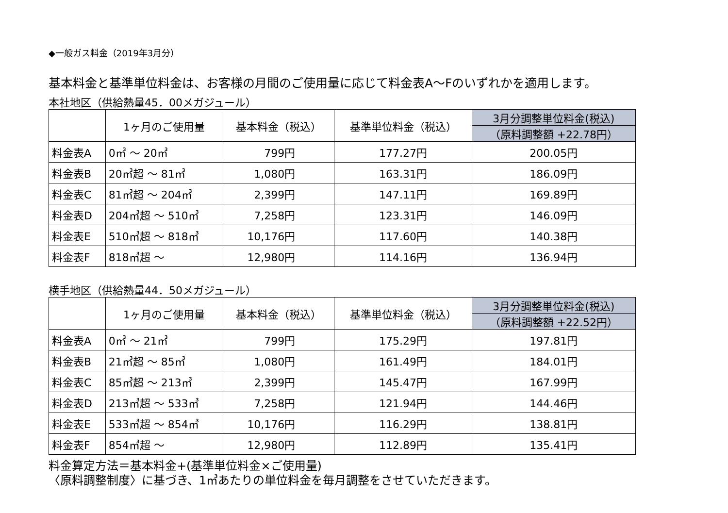◆一般ガス料金（2019年3月分）
基本料金と基準単位料金は、お客様の月間のご使用量に応じて料金表A～Fのいずれかを適用します。
本社地区（供給熱量45．00メガジュール）
| | 1ヶ月のご使用量 | 基本料金（税込） | 基準単位料金（税込） | 3月分調整単位料金(税込) |
| --- | --- | --- | --- | --- |
| | | | | （原料調整額 +22.78円） |
| 料金表A | 0㎥ ～ 20㎥ | 799円 | 177.27円 | 200.05円 |
| 料金表B | 20㎥超 ～ 81㎥ | 1,080円 | 163.31円 | 186.09円 |
| 料金表C | 81㎥超 ～ 204㎥ | 2,399円 | 147.11円 | 169.89円 |
| 料金表D | 204㎥超 ～ 510㎥ | 7,258円 | 123.31円 | 146.09円 |
| 料金表E | 510㎥超 ～ 818㎥ | 10,176円 | 117.60円 | 140.38円 |
| 料金表F | 818㎥超 ～ | 12,980円 | 114.16円 | 136.94円 |
横手地区（供給熱量44．50メガジュール）
| | 1ヶ月のご使用量 | 基本料金（税込） | 基準単位料金（税込） | 3月分調整単位料金(税込) |
| --- | --- | --- | --- | --- |
| | | | | （原料調整額 +22.52円） |
| 料金表A | 0㎥ ～ 21㎥ | 799円 | 175.29円 | 197.81円 |
| 料金表B | 21㎥超 ～ 85㎥ | 1,080円 | 161.49円 | 184.01円 |
| 料金表C | 85㎥超 ～ 213㎥ | 2,399円 | 145.47円 | 167.99円 |
| 料金表D | 213㎥超 ～ 533㎥ | 7,258円 | 121.94円 | 144.46円 |
| 料金表E | 533㎥超 ～ 854㎥ | 10,176円 | 116.29円 | 138.81円 |
| 料金表F | 854㎥超 ～ | 12,980円 | 112.89円 | 135.41円 |
料金算定方法＝基本料金+(基準単位料金×ご使用量)
〈原料調整制度〉に基づき、1㎥あたりの単位料金を毎月調整をさせていただきます。